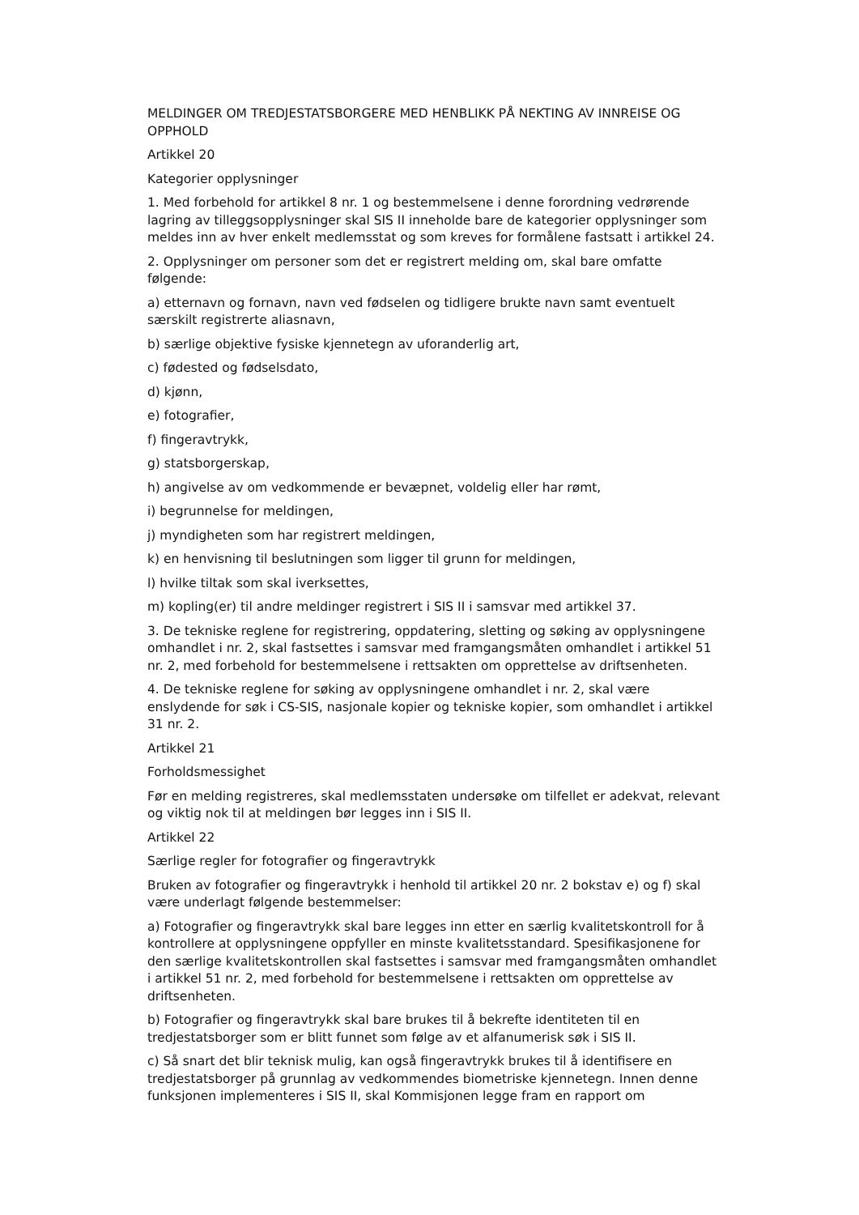MELDINGER OM TREDJESTATSBORGERE MED HENBLIKK PÅ NEKTING AV INNREISE OG OPPHOLD
Artikkel 20
Kategorier opplysninger
1. Med forbehold for artikkel 8 nr. 1 og bestemmelsene i denne forordning vedrørende lagring av tilleggsopplysninger skal SIS II inneholde bare de kategorier opplysninger som meldes inn av hver enkelt medlemsstat og som kreves for formålene fastsatt i artikkel 24.
2. Opplysninger om personer som det er registrert melding om, skal bare omfatte følgende:
a) etternavn og fornavn, navn ved fødselen og tidligere brukte navn samt eventuelt særskilt registrerte aliasnavn,
b) særlige objektive fysiske kjennetegn av uforanderlig art,
c) fødested og fødselsdato,
d) kjønn,
e) fotografier,
f) fingeravtrykk,
g) statsborgerskap,
h) angivelse av om vedkommende er bevæpnet, voldelig eller har rømt,
i) begrunnelse for meldingen,
j) myndigheten som har registrert meldingen,
k) en henvisning til beslutningen som ligger til grunn for meldingen,
l) hvilke tiltak som skal iverksettes,
m) kopling(er) til andre meldinger registrert i SIS II i samsvar med artikkel 37.
3. De tekniske reglene for registrering, oppdatering, sletting og søking av opplysningene omhandlet i nr. 2, skal fastsettes i samsvar med framgangsmåten omhandlet i artikkel 51 nr. 2, med forbehold for bestemmelsene i rettsakten om opprettelse av driftsenheten.
4. De tekniske reglene for søking av opplysningene omhandlet i nr. 2, skal være enslydende for søk i CS-SIS, nasjonale kopier og tekniske kopier, som omhandlet i artikkel 31 nr. 2.
Artikkel 21
Forholdsmessighet
Før en melding registreres, skal medlemsstaten undersøke om tilfellet er adekvat, relevant og viktig nok til at meldingen bør legges inn i SIS II.
Artikkel 22
Særlige regler for fotografier og fingeravtrykk
Bruken av fotografier og fingeravtrykk i henhold til artikkel 20 nr. 2 bokstav e) og f) skal være underlagt følgende bestemmelser:
a) Fotografier og fingeravtrykk skal bare legges inn etter en særlig kvalitetskontroll for å kontrollere at opplysningene oppfyller en minste kvalitetsstandard. Spesifikasjonene for den særlige kvalitetskontrollen skal fastsettes i samsvar med framgangsmåten omhandlet i artikkel 51 nr. 2, med forbehold for bestemmelsene i rettsakten om opprettelse av driftsenheten.
b) Fotografier og fingeravtrykk skal bare brukes til å bekrefte identiteten til en tredjestatsborger som er blitt funnet som følge av et alfanumerisk søk i SIS II.
c) Så snart det blir teknisk mulig, kan også fingeravtrykk brukes til å identifisere en tredjestatsborger på grunnlag av vedkommendes biometriske kjennetegn. Innen denne funksjonen implementeres i SIS II, skal Kommisjonen legge fram en rapport om